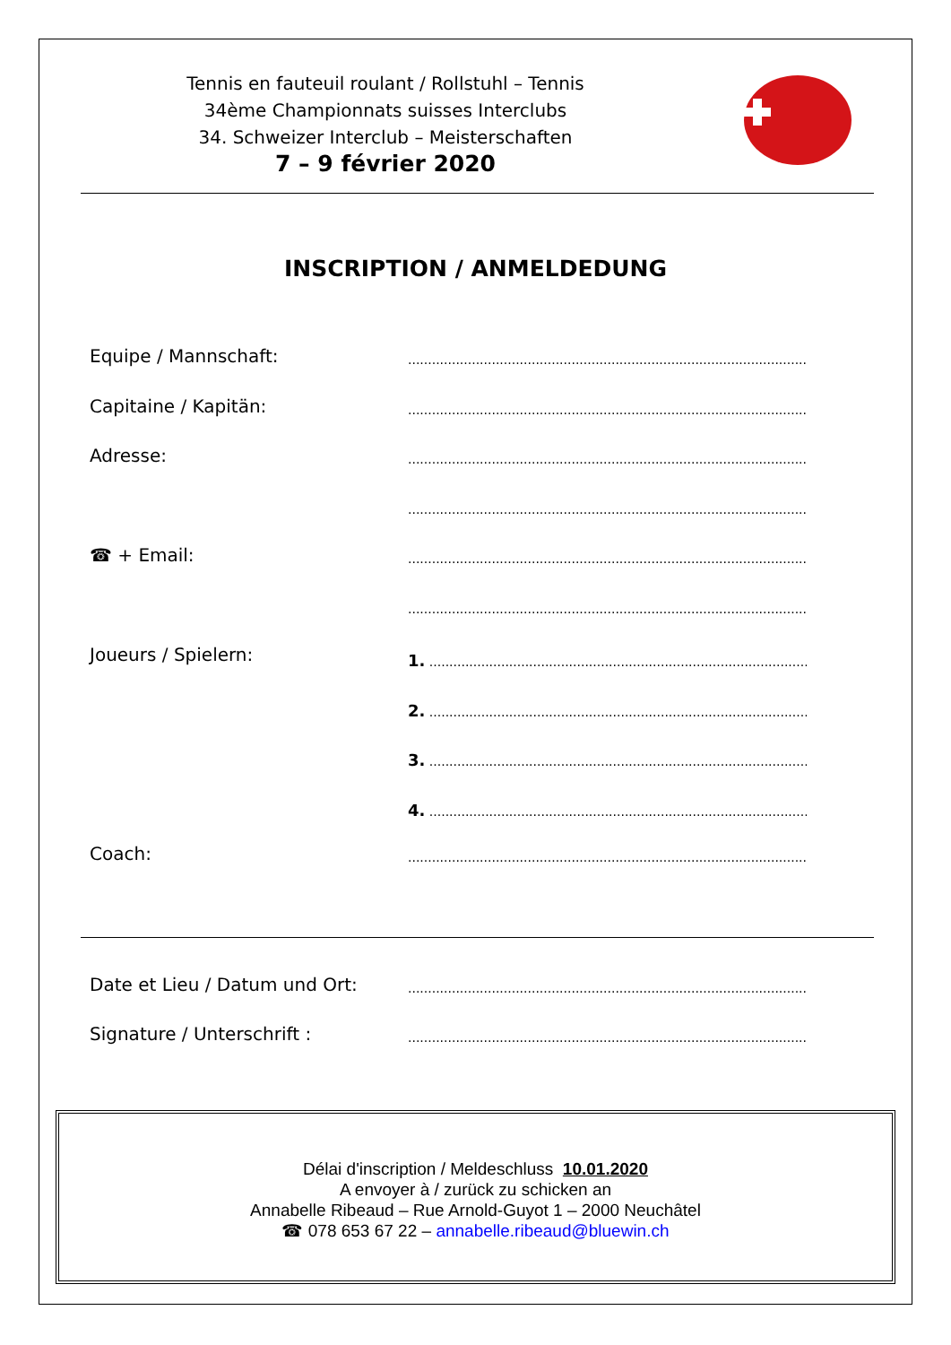Tennis en fauteuil roulant / Rollstuhl – Tennis
34ème Championnats suisses Interclubs
34. Schweizer Interclub – Meisterschaften
7 – 9 février 2020
INSCRIPTION / ANMELDEDUNG
Equipe / Mannschaft:............................................................................................................
Capitaine / Kapitän:............................................................................................................
Adresse:............................................................................................................
............................................................................................................
☎ + Email:............................................................................................................
............................................................................................................
Joueurs / Spielern: 1. ....................................................................................................
2. ....................................................................................................
3. ....................................................................................................
4. ....................................................................................................
Coach:............................................................................................................
Date et Lieu / Datum und Ort:............................................................................................................
Signature / Unterschrift :............................................................................................................
Délai d'inscription / Meldeschluss 10.01.2020
A envoyer à / zurück zu schicken an
Annabelle Ribeaud – Rue Arnold-Guyot 1 – 2000 Neuchâtel
☎ 078 653 67 22 – annabelle.ribeaud@bluewin.ch